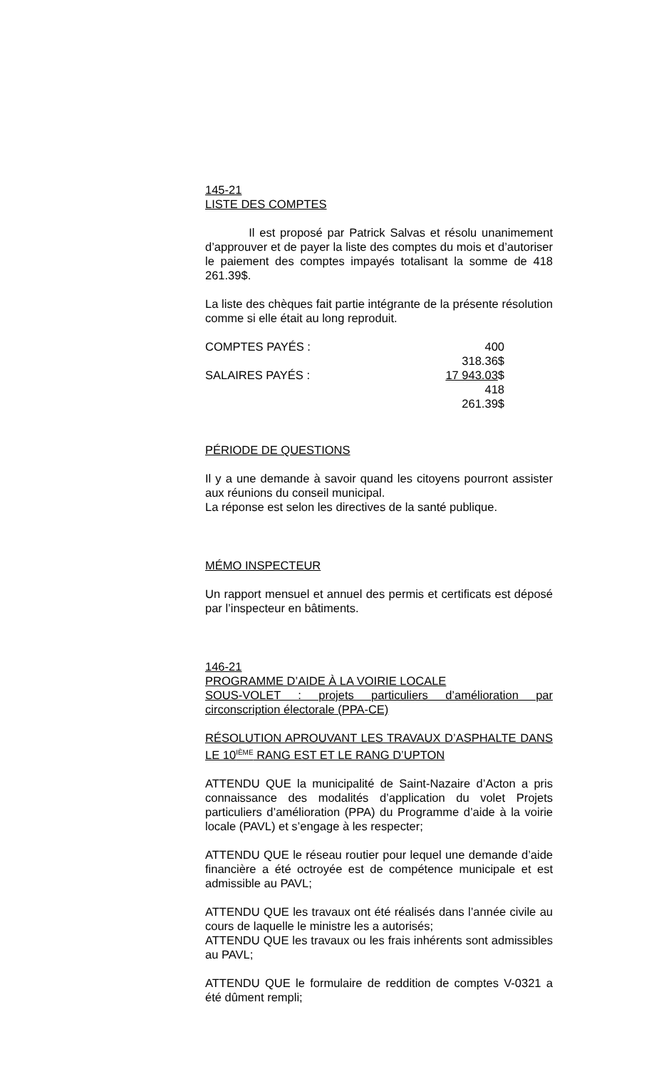145-21
LISTE DES COMPTES
Il est proposé par Patrick Salvas et résolu unanimement d’approuver et de payer la liste des comptes du mois et d’autoriser le paiement des comptes impayés totalisant la somme de 418 261.39$.
La liste des chèques fait partie intégrante de la présente résolution comme si elle était au long reproduit.
COMPTES PAYÉS : 400 318.36$
SALAIRES PAYÉS : 17 943.03$
418 261.39$
PÉRIODE DE QUESTIONS
Il y a une demande à savoir quand les citoyens pourront assister aux réunions du conseil municipal.
La réponse est selon les directives de la santé publique.
MÉMO INSPECTEUR
Un rapport mensuel et annuel des permis et certificats est déposé par l’inspecteur en bâtiments.
146-21
PROGRAMME D’AIDE À LA VOIRIE LOCALE
SOUS-VOLET : projets particuliers d’amélioration par circonscription électorale (PPA-CE)
RÉSOLUTION APROUVANT LES TRAVAUX D’ASPHALTE DANS LE 10<sup>IÈME</sup> RANG EST ET LE RANG D’UPTON
ATTENDU QUE la municipalité de Saint-Nazaire d’Acton a pris connaissance des modalités d’application du volet Projets particuliers d’amélioration (PPA) du Programme d’aide à la voirie locale (PAVL) et s’engage à les respecter;
ATTENDU QUE le réseau routier pour lequel une demande d’aide financière a été octroyée est de compétence municipale et est admissible au PAVL;
ATTENDU QUE les travaux ont été réalisés dans l’année civile au cours de laquelle le ministre les a autorisés;
ATTENDU QUE les travaux ou les frais inhérents sont admissibles au PAVL;
ATTENDU QUE le formulaire de reddition de comptes V-0321 a été dûment rempli;